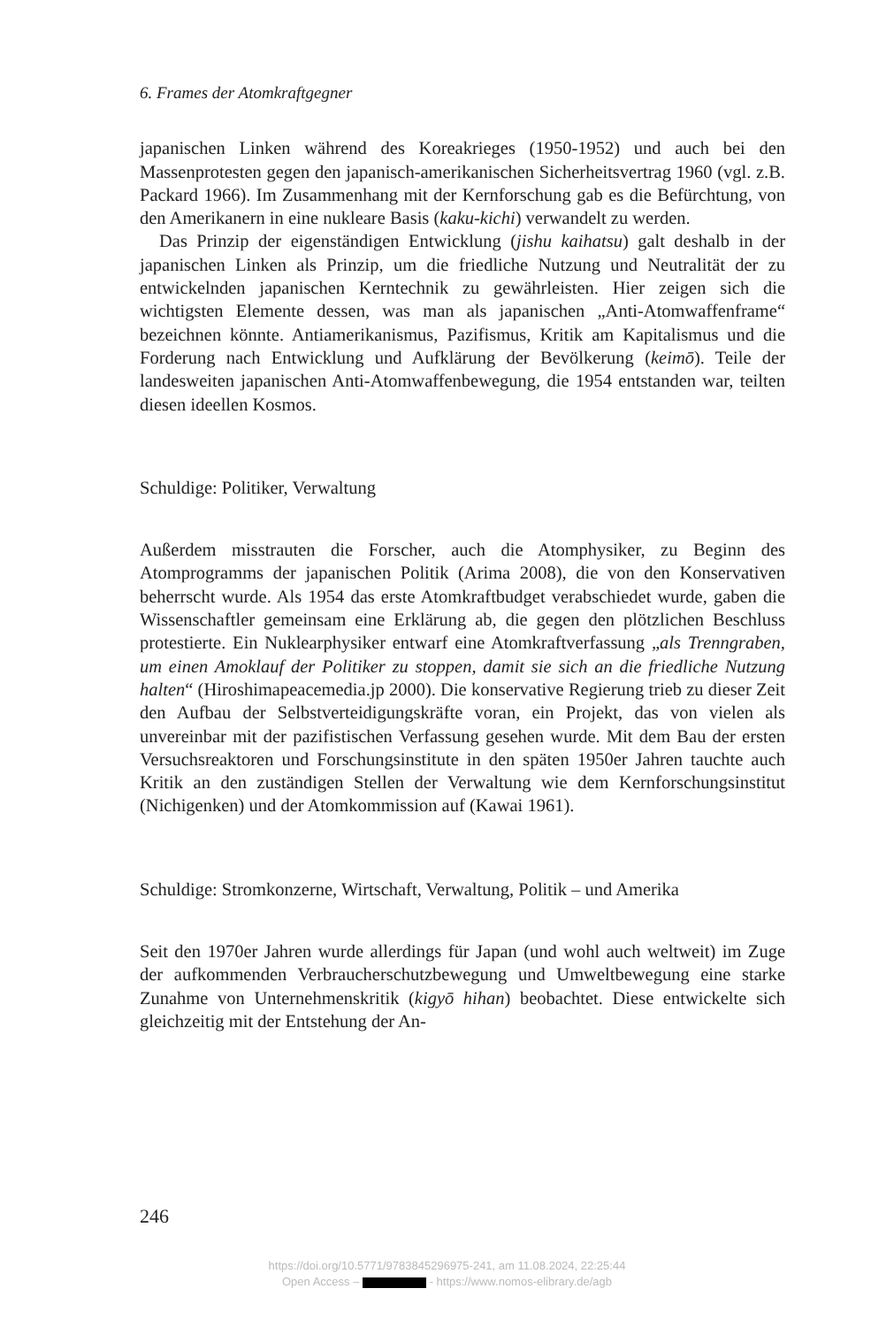6. Frames der Atomkraftgegner
japanischen Linken während des Koreakrieges (1950-1952) und auch bei den Massenprotesten gegen den japanisch-amerikanischen Sicherheitsvertrag 1960 (vgl. z.B. Packard 1966). Im Zusammenhang mit der Kernforschung gab es die Befürchtung, von den Amerikanern in eine nukleare Basis (kaku-kichi) verwandelt zu werden.
Das Prinzip der eigenständigen Entwicklung (jishu kaihatsu) galt deshalb in der japanischen Linken als Prinzip, um die friedliche Nutzung und Neutralität der zu entwickelnden japanischen Kerntechnik zu gewährleisten. Hier zeigen sich die wichtigsten Elemente dessen, was man als japanischen „Anti-Atomwaffenframe“ bezeichnen könnte. Antiamerikanismus, Pazifismus, Kritik am Kapitalismus und die Forderung nach Entwicklung und Aufklärung der Bevölkerung (keimō). Teile der landesweiten japanischen Anti-Atomwaffenbewegung, die 1954 entstanden war, teilten diesen ideellen Kosmos.
Schuldige: Politiker, Verwaltung
Außerdem misstrauten die Forscher, auch die Atomphysiker, zu Beginn des Atomprogramms der japanischen Politik (Arima 2008), die von den Konservativen beherrscht wurde. Als 1954 das erste Atomkraftbudget verabschiedet wurde, gaben die Wissenschaftler gemeinsam eine Erklärung ab, die gegen den plötzlichen Beschluss protestierte. Ein Nuklearphysiker entwarf eine Atomkraftverfassung „als Trenngraben, um einen Amoklauf der Politiker zu stoppen, damit sie sich an die friedliche Nutzung halten“ (Hiroshimapeacemedia.jp 2000). Die konservative Regierung trieb zu dieser Zeit den Aufbau der Selbstverteidigungskräfte voran, ein Projekt, das von vielen als unvereinbar mit der pazifistischen Verfassung gesehen wurde. Mit dem Bau der ersten Versuchsreaktoren und Forschungsinstitute in den späten 1950er Jahren tauchte auch Kritik an den zuständigen Stellen der Verwaltung wie dem Kernforschungsinstitut (Nichigenken) und der Atomkommission auf (Kawai 1961).
Schuldige: Stromkonzerne, Wirtschaft, Verwaltung, Politik – und Amerika
Seit den 1970er Jahren wurde allerdings für Japan (und wohl auch weltweit) im Zuge der aufkommenden Verbraucherschutzbewegung und Umweltbewegung eine starke Zunahme von Unternehmenskritik (kigyō hihan) beobachtet. Diese entwickelte sich gleichzeitig mit der Entstehung der An-
246
https://doi.org/10.5771/9783845296975-241, am 11.08.2024, 22:25:44
Open Access – - https://www.nomos-elibrary.de/agb